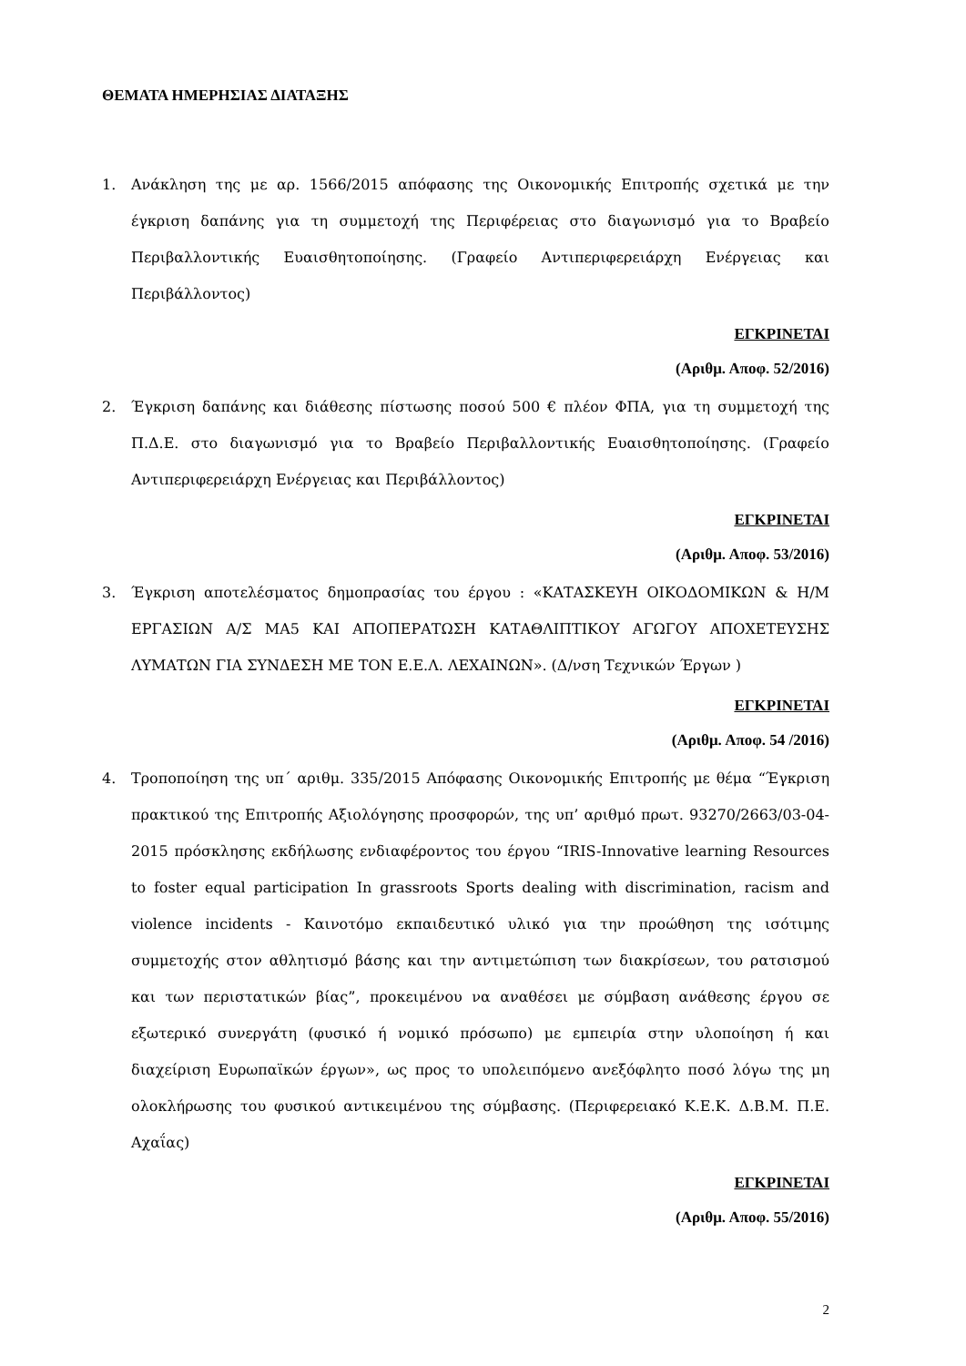ΘΕΜΑΤΑ ΗΜΕΡΗΣΙΑΣ ΔΙΑΤΑΞΗΣ
1. Ανάκληση της με αρ. 1566/2015 απόφασης της Οικονομικής Επιτροπής σχετικά με την έγκριση δαπάνης για τη συμμετοχή της Περιφέρειας στο διαγωνισμό για το Βραβείο Περιβαλλοντικής Ευαισθητοποίησης. (Γραφείο Αντιπεριφερειάρχη Ενέργειας και Περιβάλλοντος)
ΕΓΚΡΙΝΕΤΑΙ
(Αριθμ. Αποφ. 52/2016)
2. Έγκριση δαπάνης και διάθεσης πίστωσης ποσού 500 € πλέον ΦΠΑ, για τη συμμετοχή της Π.Δ.Ε. στο διαγωνισμό για το Βραβείο Περιβαλλοντικής Ευαισθητοποίησης. (Γραφείο Αντιπεριφερειάρχη Ενέργειας και Περιβάλλοντος)
ΕΓΚΡΙΝΕΤΑΙ
(Αριθμ. Αποφ. 53/2016)
3. Έγκριση αποτελέσματος δημοπρασίας του έργου : «ΚΑΤΑΣΚΕΥΗ ΟΙΚΟΔΟΜΙΚΩΝ & Η/Μ ΕΡΓΑΣΙΩΝ Α/Σ ΜΑ5 ΚΑΙ ΑΠΟΠΕΡΑΤΩΣΗ ΚΑΤΑΘΛΙΠΤΙΚΟΥ ΑΓΩΓΟΥ ΑΠΟΧΕΤΕΥΣΗΣ ΛΥΜΑΤΩΝ ΓΙΑ ΣΥΝΔΕΣΗ ΜΕ ΤΟΝ Ε.Ε.Λ. ΛΕΧΑΙΝΩΝ». (Δ/νση Τεχνικών Έργων )
ΕΓΚΡΙΝΕΤΑΙ
(Αριθμ. Αποφ. 54 /2016)
4. Τροποποίηση της υπ΄ αριθμ. 335/2015 Απόφασης Οικονομικής Επιτροπής με θέμα “Έγκριση πρακτικού της Επιτροπής Αξιολόγησης προσφορών, της υπ’ αριθμό πρωτ. 93270/2663/03-04-2015 πρόσκλησης εκδήλωσης ενδιαφέροντος του έργου “IRIS-Innovative learning Resources to foster equal participation In grassroots Sports dealing with discrimination, racism and violence incidents - Καινοτόμο εκπαιδευτικό υλικό για την προώθηση της ισότιμης συμμετοχής στον αθλητισμό βάσης και την αντιμετώπιση των διακρίσεων, του ρατσισμού και των περιστατικών βίας”, προκειμένου να αναθέσει με σύμβαση ανάθεσης έργου σε εξωτερικό συνεργάτη (φυσικό ή νομικό πρόσωπο) με εμπειρία στην υλοποίηση ή και διαχείριση Ευρωπαϊκών έργων», ως προς το υπολειπόμενο ανεξόφλητο ποσό λόγω της μη ολοκλήρωσης του φυσικού αντικειμένου της σύμβασης. (Περιφερειακό Κ.Ε.Κ. Δ.Β.Μ. Π.Ε. Αχαΐας)
ΕΓΚΡΙΝΕΤΑΙ
(Αριθμ. Αποφ. 55/2016)
2